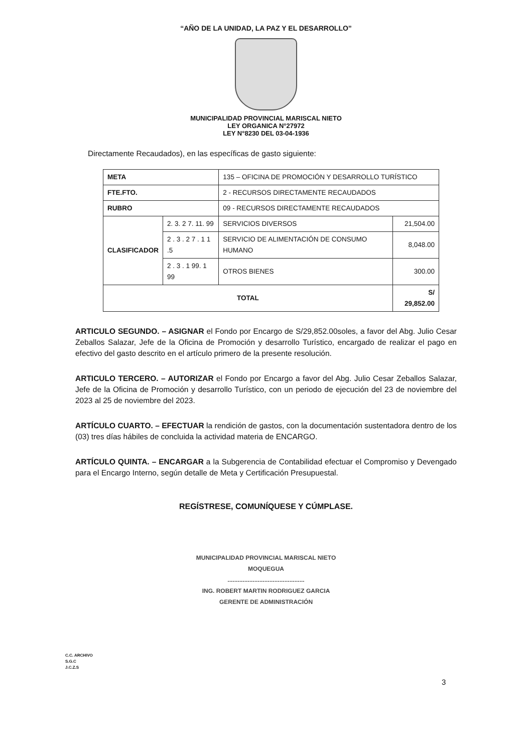“AÑO DE LA UNIDAD, LA PAZ Y EL DESARROLLO”
MUNICIPALIDAD PROVINCIAL MARISCAL NIETO
LEY ORGANICA N°27972
LEY N°8230 DEL 03-04-1936
Directamente Recaudados), en las específicas de gasto siguiente:
| META | | 135 – OFICINA DE PROMOCIÓN Y DESARROLLO TURÍSTICO | |
| FTE.FTO. | | 2 - RECURSOS DIRECTAMENTE RECAUDADOS | |
| RUBRO | | 09 - RECURSOS DIRECTAMENTE RECAUDADOS | |
| CLASIFICADOR | 2. 3. 2 7. 11. 99 | SERVICIOS DIVERSOS | 21,504.00 |
| | 2 . 3 . 2 7 . 1 1 .5 | SERVICIO DE ALIMENTACIÓN DE CONSUMO HUMANO | 8,048.00 |
| | 2 . 3 . 1 99. 1 99 | OTROS BIENES | 300.00 |
| TOTAL | | | S/ 29,852.00 |
ARTICULO SEGUNDO. – ASIGNAR el Fondo por Encargo de S/29,852.00soles, a favor del Abg. Julio Cesar Zeballos Salazar, Jefe de la Oficina de Promoción y desarrollo Turístico, encargado de realizar el pago en efectivo del gasto descrito en el artículo primero de la presente resolución.
ARTICULO TERCERO. – AUTORIZAR el Fondo por Encargo a favor del Abg. Julio Cesar Zeballos Salazar, Jefe de la Oficina de Promoción y desarrollo Turístico, con un periodo de ejecución del 23 de noviembre del 2023 al 25 de noviembre del 2023.
ARTÍCULO CUARTO. – EFECTUAR la rendición de gastos, con la documentación sustentadora dentro de los (03) tres días hábiles de concluida la actividad materia de ENCARGO.
ARTÍCULO QUINTA. – ENCARGAR a la Subgerencia de Contabilidad efectuar el Compromiso y Devengado para el Encargo Interno, según detalle de Meta y Certificación Presupuestal.
REGÍSTRESE, COMUNÍQUESE Y CÚMPLASE.
MUNICIPALIDAD PROVINCIAL MARISCAL NIETO
MOQUEGUA
..............................................
ING. ROBERT MARTIN RODRIGUEZ GARCIA
GERENTE DE ADMINISTRACIÓN
C.C. ARCHIVO
S.G.C
J.C.Z.S
3